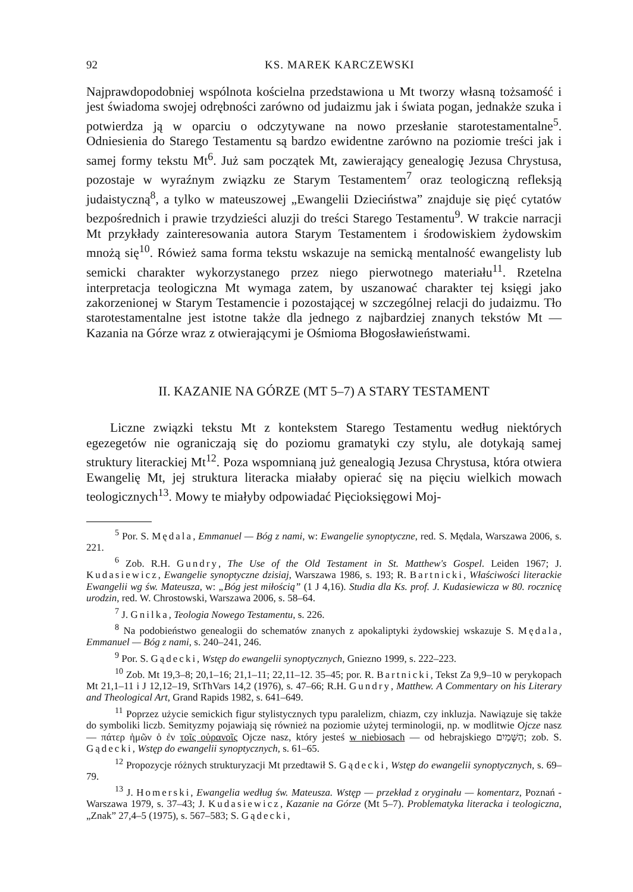92 KS. MAREK KARCZEWSKI
Najprawdopodobniej wspólnota kościelna przedstawiona u Mt tworzy własną tożsamość i jest świadoma swojej odrębności zarówno od judaizmu jak i świata pogan, jednakże szuka i potwierdza ją w oparciu o odczytywane na nowo przesłanie starotestamentalne<sup>5</sup>. Odniesienia do Starego Testamentu są bardzo ewidentne zarówno na poziomie treści jak i samej formy tekstu Mt<sup>6</sup>. Już sam początek Mt, zawierający genealogię Jezusa Chrystusa, pozostaje w wyraźnym związku ze Starym Testamentem<sup>7</sup> oraz teologiczną refleksją judaistyczną<sup>8</sup>, a tylko w mateuszo­wej „Ewangelii Dzieciństwa” znajduje się pięć cytatów bezpośrednich i prawie trzydzieści aluzji do treści Starego Testamentu<sup>9</sup>. W trakcie narracji Mt przykłady zainteresowania autora Starym Testamentem i środowiskiem żydowskim mnożą się<sup>10</sup>. Rówież sama forma tekstu wskazuje na semicką mentalność ewangelisty lub semicki charakter wykorzystanego przez niego pierwotnego materiału<sup>11</sup>. Rzetelna interpretacja teologiczna Mt wymaga zatem, by uszanować charakter tej księgi jako zakorzenionej w Starym Testamencie i pozostającej w szczególnej relacji do judaizmu. Tło starotestamentalne jest istotne także dla jednego z najbardziej znanych tekstów Mt — Kazania na Górze wraz z otwierającymi je Ośmioma Błogosławieństwami.
II. KAZANIE NA GÓRZE (MT 5–7) A STARY TESTAMENT
Liczne związki tekstu Mt z kontekstem Starego Testamentu według niektórych egezegetów nie ograniczają się do poziomu gramatyki czy stylu, ale dotykają samej struktury literackiej Mt<sup>12</sup>. Poza wspomnianą już genealogią Jezusa Chrystusa, która otwiera Ewangelię Mt, jej struktura literacka miałaby opierać się na pięciu wielkich mowach teologicznych<sup>13</sup>. Mowy te miałyby odpowiadać Pięcioksięgowi Moj-
<sup>5</sup> Por. S. Mędala, Emmanuel — Bóg z nami, w: Ewangelie synoptyczne, red. S. Mędala, Warszawa 2006, s. 221.
<sup>6</sup> Zob. R.H. Gundry, The Use of the Old Testament in St. Matthew's Gospel. Leiden 1967; J. Kudasiewicz, Ewangelie synoptyczne dzisiaj, Warszawa 1986, s. 193; R. Bartnicki, Właściwości literackie Ewangelii wg św. Mateusza, w: „Bóg jest miłością” (1 J 4,16). Studia dla Ks. prof. J. Kudasiewicza w 80. rocznicę urodzin, red. W. Chrostowski, Warszawa 2006, s. 58–64.
<sup>7</sup> J. Gnilka, Teologia Nowego Testamentu, s. 226.
<sup>8</sup> Na podobieństwo genealogii do schematów znanych z apokaliptyki żydowskiej wskazuje S. Mędala, Emmanuel — Bóg z nami, s. 240–241, 246.
<sup>9</sup> Por. S. Gądecki, Wstęp do ewangelii synoptycznych, Gniezno 1999, s. 222–223.
<sup>10</sup> Zob. Mt 19,3–8; 20,1–16; 21,1–11; 22,11–12. 35–45; por. R. Bartnicki, Tekst Za 9,9–10 w perykopach Mt 21,1–11 i J 12,12–19, StThVars 14,2 (1976), s. 47–66; R.H. Gundry, Matthew. A Commentary on his Literary and Theological Art, Grand Rapids 1982, s. 641–649.
<sup>11</sup> Poprzez użycie semickich figur stylistycznych typu paralelizm, chiazm, czy inkluzja. Nawiązuje się także do symboliki liczb. Semityzmy pojawiają się również na poziomie użytej terminologii, np. w modlitwie Ojcze nasz — πάτερ ἡμῶν ὁ ἐν τοῖς οὐρανοῖς Ojcze nasz, który jesteś w niebiosach — od hebrajskiego הַשָּׁמַיִם; zob. S. Gądecki, Wstęp do ewangelii synoptycznych, s. 61–65.
<sup>12</sup> Propozycje różnych strukturyzacji Mt przedtawił S. Gądecki, Wstęp do ewangelii synoptycznych, s. 69–79.
<sup>13</sup> J. Homerski, Ewangelia według św. Mateusza. Wstęp — przekład z oryginału — komentarz, Poznań - Warszawa 1979, s. 37–43; J. Kudasiewicz, Kazanie na Górze (Mt 5–7). Problematyka literacka i teologiczna, „Znak” 27,4–5 (1975), s. 567–583; S. Gądecki,